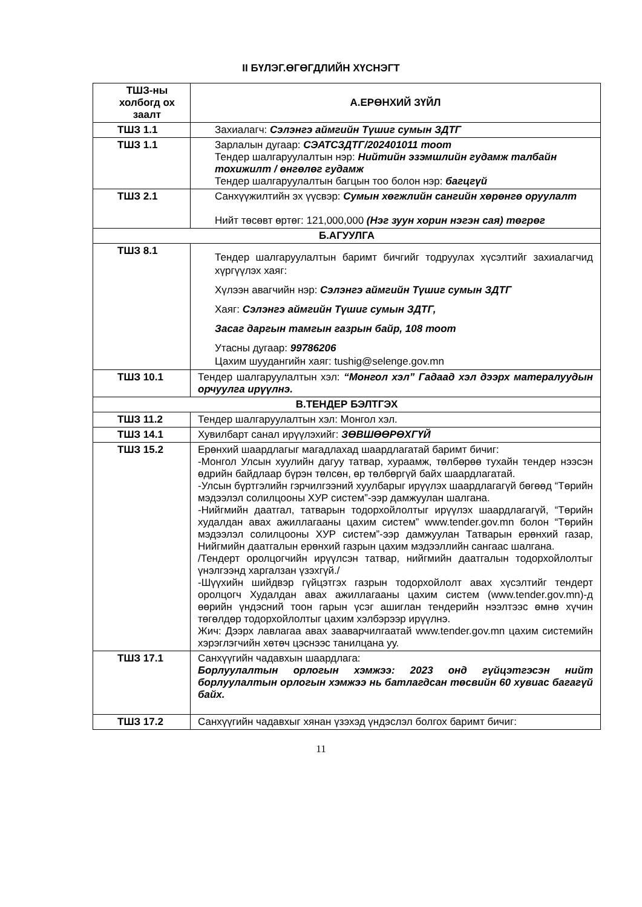II БҮЛЭГ.ӨГӨГДЛИЙН ХҮСНЭГТ
| ТШЗ-ны холбогд ох заалт | А.ЕРӨНХИЙ ЗҮЙЛ |
| ТШЗ 1.1 | Захиалагч: Сэлэнгэ аймгийн Түшиг сумын ЗДТГ |
| ТШЗ 1.1 | Зарлалын дугаар: СЭАТСЗДТГ/202401011 тоот Тендер шалгаруулалтын нэр: Нийтийн эзэмшлийн гудамж талбайн тохижилт / өнгөлөг гудамж Тендер шалгаруулалтын багцын тоо болон нэр: багцгүй |
| ТШЗ 2.1 | Санхүүжилтийн эх үүсвэр: Сумын хөгжлийн сангийн хөрөнгө оруулалт Нийт төсөвт өртөг: 121,000,000 (Нэг зуун хорин нэгэн сая) төгрөг |
| Б.АГУУЛГА | |
| ТШЗ 8.1 | Тендер шалгаруулалтын баримт бичгийг тодруулах хүсэлтийг захиалагчид хүргүүлэх хаяг: Хүлээн авагчийн нэр: Сэлэнгэ аймгийн Түшиг сумын ЗДТГ Хаяг: Сэлэнгэ аймгийн Түшиг сумын ЗДТГ, Засаг даргын тамгын газрын байр, 108 тоот Утасны дугаар: 99786206 Цахим шуудангийн хаяг: tushig@selenge.gov.mn |
| ТШЗ 10.1 | Тендер шалгаруулалтын хэл: “Монгол хэл” Гадаад хэл дээрх матералуудын орчуулга ирүүлнэ. |
| В.ТЕНДЕР БЭЛТГЭХ | |
| ТШЗ 11.2 | Тендер шалгаруулалтын хэл: Монгол хэл. |
| ТШЗ 14.1 | Хувилбарт санал ирүүлэхийг: ЗӨВШӨӨРӨХГҮЙ |
| ТШЗ 15.2 | Ерөнхий шаардлагыг магадлахад шаардлагатай баримт бичиг: -Монгол Улсын хуулийн дагуу татвар, хураамж, төлбөрөө тухайн тендер нээсэн өдрийн байдлаар бүрэн төлсөн, өр төлбөргүй байх шаардлагатай. -Улсын бүртгэлийн гэрчилгээний хуулбарыг ирүүлэх шаардлагагүй бөгөөд “Төрийн мэдээлэл солилцооны ХУР систем”-ээр дамжуулан шалгана. -Нийгмийн даатгал, татварын тодорхойлолтыг ирүүлэх шаардлагагүй, “Төрийн худалдан авах ажиллагааны цахим систем” www.tender.gov.mn болон “Төрийн мэдээлэл солилцооны ХУР систем”-ээр дамжуулан Татварын ерөнхий газар, Нийгмийн даатгалын ерөнхий газрын цахим мэдээллийн сангаас шалгана. /Тендерт оролцогчийн ирүүлсэн татвар, нийгмийн даатгалын тодорхойлолтыг үнэлгээнд харгалзан үзэхгүй./ -Шүүхийн шийдвэр гүйцэтгэх газрын тодорхойлолт авах хүсэлтийг тендерт оролцогч Худалдан авах ажиллагааны цахим систем (www.tender.gov.mn)-д өөрийн үндэсний тоон гарын үсэг ашиглан тендерийн нээлтээс өмнө хүчин төгөлдөр тодорхойлолтыг цахим хэлбэрээр ирүүлнэ. Жич: Дээрх лавлагаа авах зааварчилгаатай www.tender.gov.mn цахим системийн хэрэглэгчийн хөтөч цэснээс танилцана уу. |
| ТШЗ 17.1 | Санхүүгийн чадавхын шаардлага: Борлуулалтын орлогын хэмжээ: 2023 онд гүйцэтгэсэн нийт борлуулалтын орлогын хэмжээ нь батлагдсан төсвийн 60 хувиас багагүй байх. |
| ТШЗ 17.2 | Санхүүгийн чадавхыг хянан үзэхэд үндэслэл болгох баримт бичиг: |
11